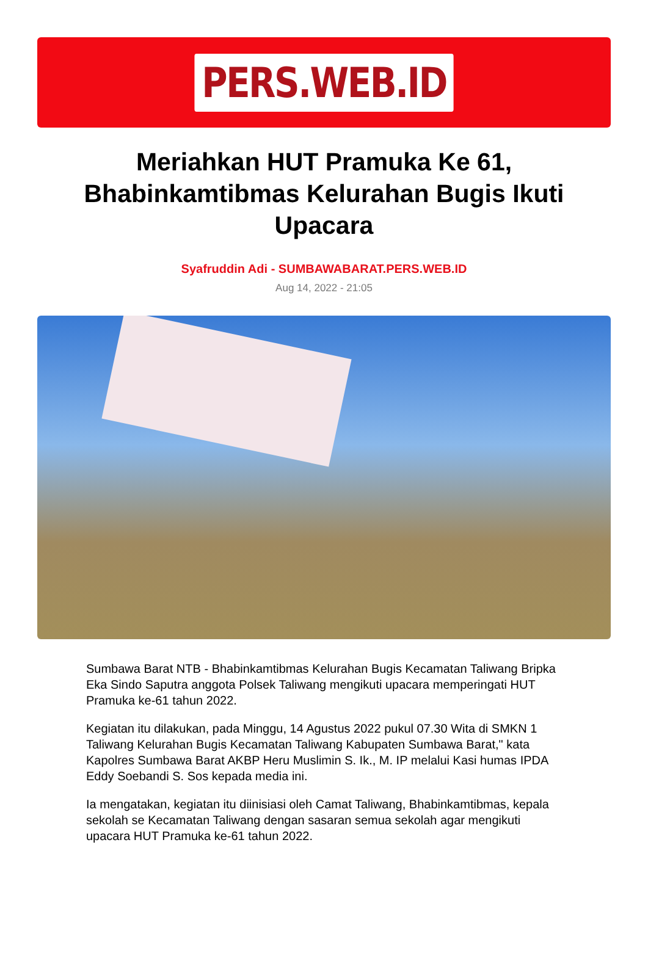PERS.WEB.ID
Meriahkan HUT Pramuka Ke 61, Bhabinkamtibmas Kelurahan Bugis Ikuti Upacara
Syafruddin Adi - SUMBAWABARAT.PERS.WEB.ID
Aug 14, 2022 - 21:05
Sumbawa Barat NTB - Bhabinkamtibmas Kelurahan Bugis Kecamatan Taliwang Bripka Eka Sindo Saputra anggota Polsek Taliwang mengikuti upacara memperingati HUT Pramuka ke-61 tahun 2022.
Kegiatan itu dilakukan, pada Minggu, 14 Agustus 2022 pukul 07.30 Wita di SMKN 1 Taliwang Kelurahan Bugis Kecamatan Taliwang Kabupaten Sumbawa Barat," kata Kapolres Sumbawa Barat AKBP Heru Muslimin S. Ik., M. IP melalui Kasi humas IPDA Eddy Soebandi S. Sos kepada media ini.
Ia mengatakan, kegiatan itu diinisiasi oleh Camat Taliwang, Bhabinkamtibmas, kepala sekolah se Kecamatan Taliwang dengan sasaran semua sekolah agar mengikuti upacara HUT Pramuka ke-61 tahun 2022.